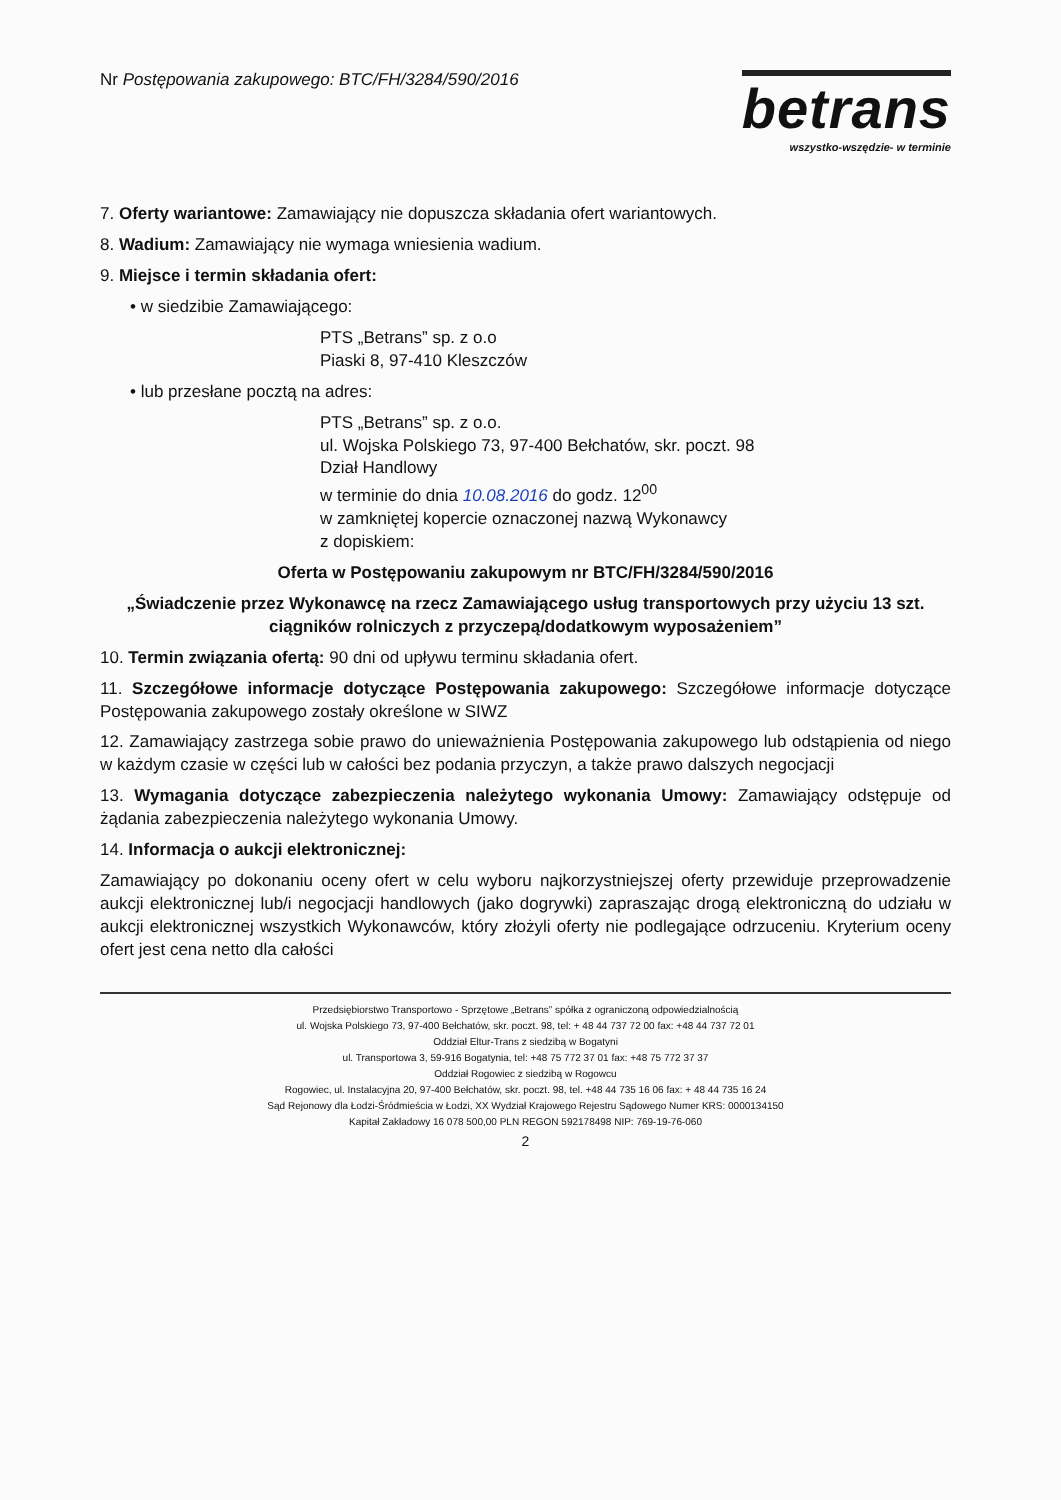Nr Postępowania zakupowego: BTC/FH/3284/590/2016
betrans
wszystko-wszędzie- w terminie
7. Oferty wariantowe: Zamawiający nie dopuszcza składania ofert wariantowych.
8. Wadium: Zamawiający nie wymaga wniesienia wadium.
9. Miejsce i termin składania ofert:
• w siedzibie Zamawiającego:
PTS „Betrans” sp. z o.o
Piaski 8, 97-410 Kleszczów
• lub przesłane pocztą na adres:
PTS „Betrans” sp. z o.o.
ul. Wojska Polskiego 73, 97-400 Bełchatów, skr. poczt. 98
Dział Handlowy
w terminie do dnia 10.08.2016 do godz. 12<sup>00</sup>
w zamkniętej kopercie oznaczonej nazwą Wykonawcy
z dopiskiem:
Oferta w Postępowaniu zakupowym nr BTC/FH/3284/590/2016
„Świadczenie przez Wykonawcę na rzecz Zamawiającego usług transportowych przy użyciu 13 szt. ciągników rolniczych z przyczepą/dodatkowym wyposażeniem”
10. Termin związania ofertą: 90 dni od upływu terminu składania ofert.
11. Szczegółowe informacje dotyczące Postępowania zakupowego: Szczegółowe informacje dotyczące Postępowania zakupowego zostały określone w SIWZ
12. Zamawiający zastrzega sobie prawo do unieważnienia Postępowania zakupowego lub odstąpienia od niego w każdym czasie w części lub w całości bez podania przyczyn, a także prawo dalszych negocjacji
13. Wymagania dotyczące zabezpieczenia należytego wykonania Umowy: Zamawiający odstępuje od żądania zabezpieczenia należytego wykonania Umowy.
14. Informacja o aukcji elektronicznej:
Zamawiający po dokonaniu oceny ofert w celu wyboru najkorzystniejszej oferty przewiduje przeprowadzenie aukcji elektronicznej lub/i negocjacji handlowych (jako dogrywki) zapraszając drogą elektroniczną do udziału w aukcji elektronicznej wszystkich Wykonawców, który złożyli oferty nie podlegające odrzuceniu. Kryterium oceny ofert jest cena netto dla całości
Przedsiębiorstwo Transportowo - Sprzętowe „Betrans” spółka z ograniczoną odpowiedzialnością
ul. Wojska Polskiego 73, 97-400 Bełchatów, skr. poczt. 98, tel: + 48 44 737 72 00 fax: +48 44 737 72 01
Oddział Eltur-Trans z siedzibą w Bogatyni
ul. Transportowa 3, 59-916 Bogatynia, tel: +48 75 772 37 01 fax: +48 75 772 37 37
Oddział Rogowiec z siedzibą w Rogowcu
Rogowiec, ul. Instalacyjna 20, 97-400 Bełchatów, skr. poczt. 98, tel. +48 44 735 16 06 fax: + 48 44 735 16 24
Sąd Rejonowy dla Łodzi-Śródmieścia w Łodzi, XX Wydział Krajowego Rejestru Sądowego Numer KRS: 0000134150
Kapitał Zakładowy 16 078 500,00 PLN REGON 592178498 NIP: 769-19-76-060
2